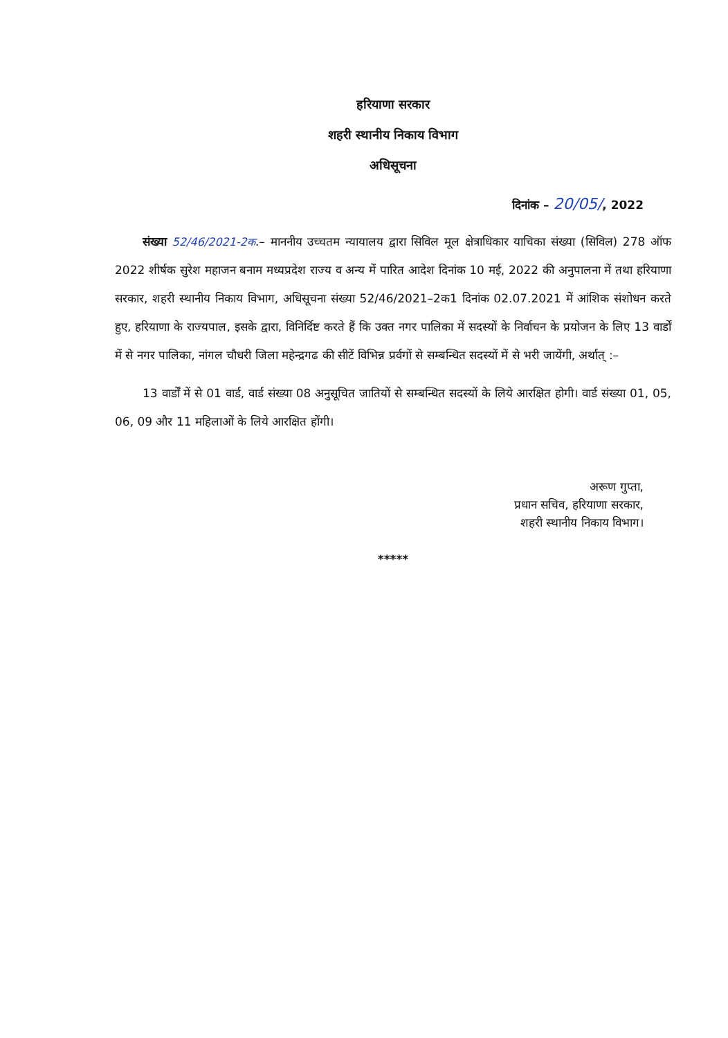हरियाणा सरकार
शहरी स्थानीय निकाय विभाग
अधिसूचना
दिनांक – 20/05/, 2022
संख्या 52/46/2021-2क.– माननीय उच्चतम न्यायालय द्वारा सिविल मूल क्षेत्राधिकार याचिका संख्या (सिविल) 278 ऑफ 2022 शीर्षक सुरेश महाजन बनाम मध्यप्रदेश राज्य व अन्य में पारित आदेश दिनांक 10 मई, 2022 की अनुपालना में तथा हरियाणा सरकार, शहरी स्थानीय निकाय विभाग, अधिसूचना संख्या 52/46/2021–2क1 दिनांक 02.07.2021 में आंशिक संशोधन करते हुए, हरियाणा के राज्यपाल, इसके द्वारा, विनिर्दिष्ट करते हैं कि उक्त नगर पालिका में सदस्यों के निर्वाचन के प्रयोजन के लिए 13 वार्डों में से नगर पालिका, नांगल चौधरी जिला महेन्द्रगढ की सीटें विभिन्न प्रर्वगों से सम्बन्धित सदस्यों में से भरी जायेंगी, अर्थात् :–
13 वार्डों में से 01 वार्ड, वार्ड संख्या 08 अनुसूचित जातियों से सम्बन्धित सदस्यों के लिये आरक्षित होगी। वार्ड संख्या 01, 05, 06, 09 और 11 महिलाओं के लिये आरक्षित होंगी।
अरूण गुप्ता,
प्रधान सचिव, हरियाणा सरकार,
शहरी स्थानीय निकाय विभाग।
*****